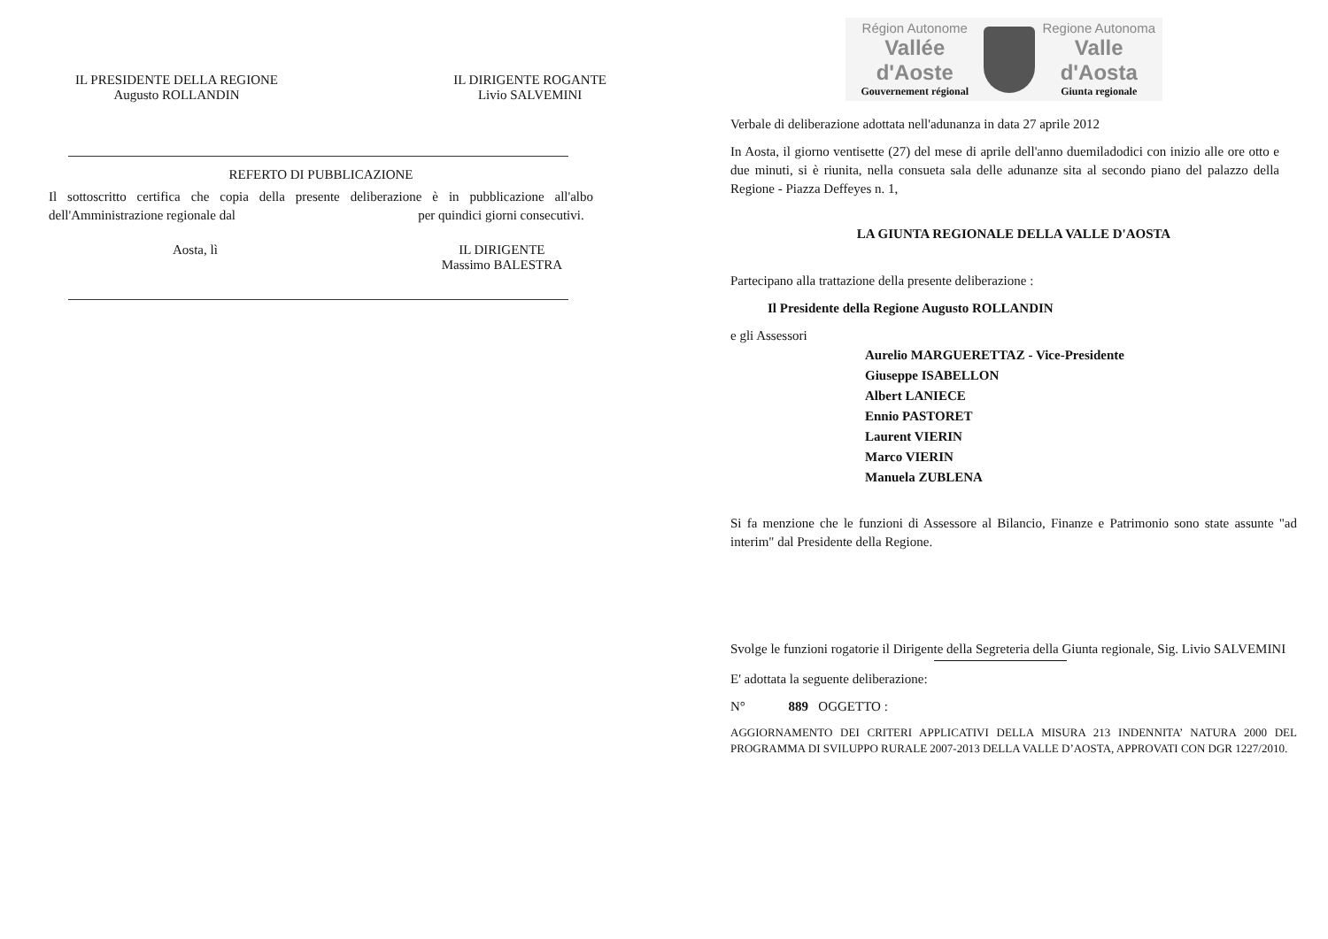IL PRESIDENTE DELLA REGIONE
Augusto ROLLANDIN
IL DIRIGENTE ROGANTE
Livio SALVEMINI
REFERTO DI PUBBLICAZIONE
Il sottoscritto certifica che copia della presente deliberazione è in pubblicazione all'albo dell'Amministrazione regionale dal per quindici giorni consecutivi.
Aosta, lì IL DIRIGENTE
Massimo BALESTRA
Région Autonome
Vallée d'Aoste
Gouvernement régional
Regione Autonoma
Valle d'Aosta
Giunta regionale
Verbale di deliberazione adottata nell'adunanza in data 27 aprile 2012
In Aosta, il giorno ventisette (27) del mese di aprile dell'anno duemiladodici con inizio alle ore otto e due minuti, si è riunita, nella consueta sala delle adunanze sita al secondo piano del palazzo della Regione - Piazza Deffeyes n. 1,
LA GIUNTA REGIONALE DELLA VALLE D'AOSTA
Partecipano alla trattazione della presente deliberazione :
Il Presidente della Regione Augusto ROLLANDIN
e gli Assessori
Aurelio MARGUERETTAZ - Vice-Presidente
Giuseppe ISABELLON
Albert LANIECE
Ennio PASTORET
Laurent VIERIN
Marco VIERIN
Manuela ZUBLENA
Si fa menzione che le funzioni di Assessore al Bilancio, Finanze e Patrimonio sono state assunte "ad interim" dal Presidente della Regione.
Svolge le funzioni rogatorie il Dirigente della Segreteria della Giunta regionale, Sig. Livio SALVEMINI
E' adottata la seguente deliberazione:
N° 889 OGGETTO :
AGGIORNAMENTO DEI CRITERI APPLICATIVI DELLA MISURA 213 INDENNITA’ NATURA 2000 DEL PROGRAMMA DI SVILUPPO RURALE 2007-2013 DELLA VALLE D’AOSTA, APPROVATI CON DGR 1227/2010.